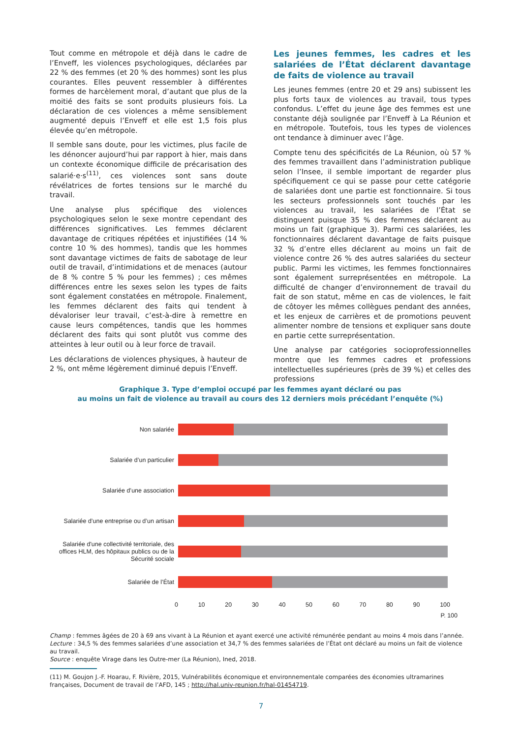Tout comme en métropole et déjà dans le cadre de l’Enveff, les violences psychologiques, déclarées par 22 % des femmes (et 20 % des hommes) sont les plus courantes. Elles peuvent ressembler à différentes formes de harcèlement moral, d’autant que plus de la moitié des faits se sont produits plusieurs fois. La déclaration de ces violences a même sensiblement augmenté depuis l’Enveff et elle est 1,5 fois plus élevée qu’en métropole.
Il semble sans doute, pour les victimes, plus facile de les dénoncer aujourd’hui par rapport à hier, mais dans un contexte économique difficile de précarisation des salarié·e·s<sup>(11)</sup>, ces violences sont sans doute révélatrices de fortes tensions sur le marché du travail.
Une analyse plus spécifique des violences psychologiques selon le sexe montre cependant des différences significatives. Les femmes déclarent davantage de critiques répétées et injustifiées (14 % contre 10 % des hommes), tandis que les hommes sont davantage victimes de faits de sabotage de leur outil de travail, d’intimidations et de menaces (autour de 8 % contre 5 % pour les femmes) ; ces mêmes différences entre les sexes selon les types de faits sont également constatées en métropole. Finalement, les femmes déclarent des faits qui tendent à dévaloriser leur travail, c’est-à-dire à remettre en cause leurs compétences, tandis que les hommes déclarent des faits qui sont plutôt vus comme des atteintes à leur outil ou à leur force de travail.
Les déclarations de violences physiques, à hauteur de 2 %, ont même légèrement diminué depuis l’Enveff.
Les jeunes femmes, les cadres et les salariées de l’État déclarent davantage de faits de violence au travail
Les jeunes femmes (entre 20 et 29 ans) subissent les plus forts taux de violences au travail, tous types confondus. L’effet du jeune âge des femmes est une constante déjà soulignée par l’Enveff à La Réunion et en métropole. Toutefois, tous les types de violences ont tendance à diminuer avec l’âge.
Compte tenu des spécificités de La Réunion, où 57 % des femmes travaillent dans l’administration publique selon l’Insee, il semble important de regarder plus spécifiquement ce qui se passe pour cette catégorie de salariées dont une partie est fonctionnaire. Si tous les secteurs professionnels sont touchés par les violences au travail, les salariées de l’État se distinguent puisque 35 % des femmes déclarent au moins un fait (graphique 3). Parmi ces salariées, les fonctionnaires déclarent davantage de faits puisque 32 % d’entre elles déclarent au moins un fait de violence contre 26 % des autres salariées du secteur public. Parmi les victimes, les femmes fonctionnaires sont également surreprésentées en métropole. La difficulté de changer d’environnement de travail du fait de son statut, même en cas de violences, le fait de côtoyer les mêmes collègues pendant des années, et les enjeux de carrières et de promotions peuvent alimenter nombre de tensions et expliquer sans doute en partie cette surreprésentation.
Une analyse par catégories socioprofessionnelles montre que les femmes cadres et professions intellectuelles supérieures (près de 39 %) et celles des professions
Graphique 3. Type d’emploi occupé par les femmes ayant déclaré ou pas
au moins un fait de violence au travail au cours des 12 derniers mois précédant l’enquête (%)
Non salariée
Salariée d’un particulier
Salariée d’une association
Salariée d’une entreprise ou d’un artisan
Salariée d'une collectivité territoriale, des offices HLM, des hôpitaux publics ou de la Sécurité sociale
Salariée de l’État
0 10 20 30 40 50 60 70 80 90 100
P. 100
Champ : femmes âgées de 20 à 69 ans vivant à La Réunion et ayant exercé une activité rémunérée pendant au moins 4 mois dans l’année.
Lecture : 34,5 % des femmes salariées d’une association et 34,7 % des femmes salariées de l’État ont déclaré au moins un fait de violence au travail.
Source : enquête Virage dans les Outre-mer (La Réunion), Ined, 2018.
(11) M. Goujon J.-F. Hoarau, F. Rivière, 2015, Vulnérabilités économique et environnementale comparées des économies ultramarines françaises, Document de travail de l’AFD, 145 ; http://hal.univ-reunion.fr/hal-01454719.
7